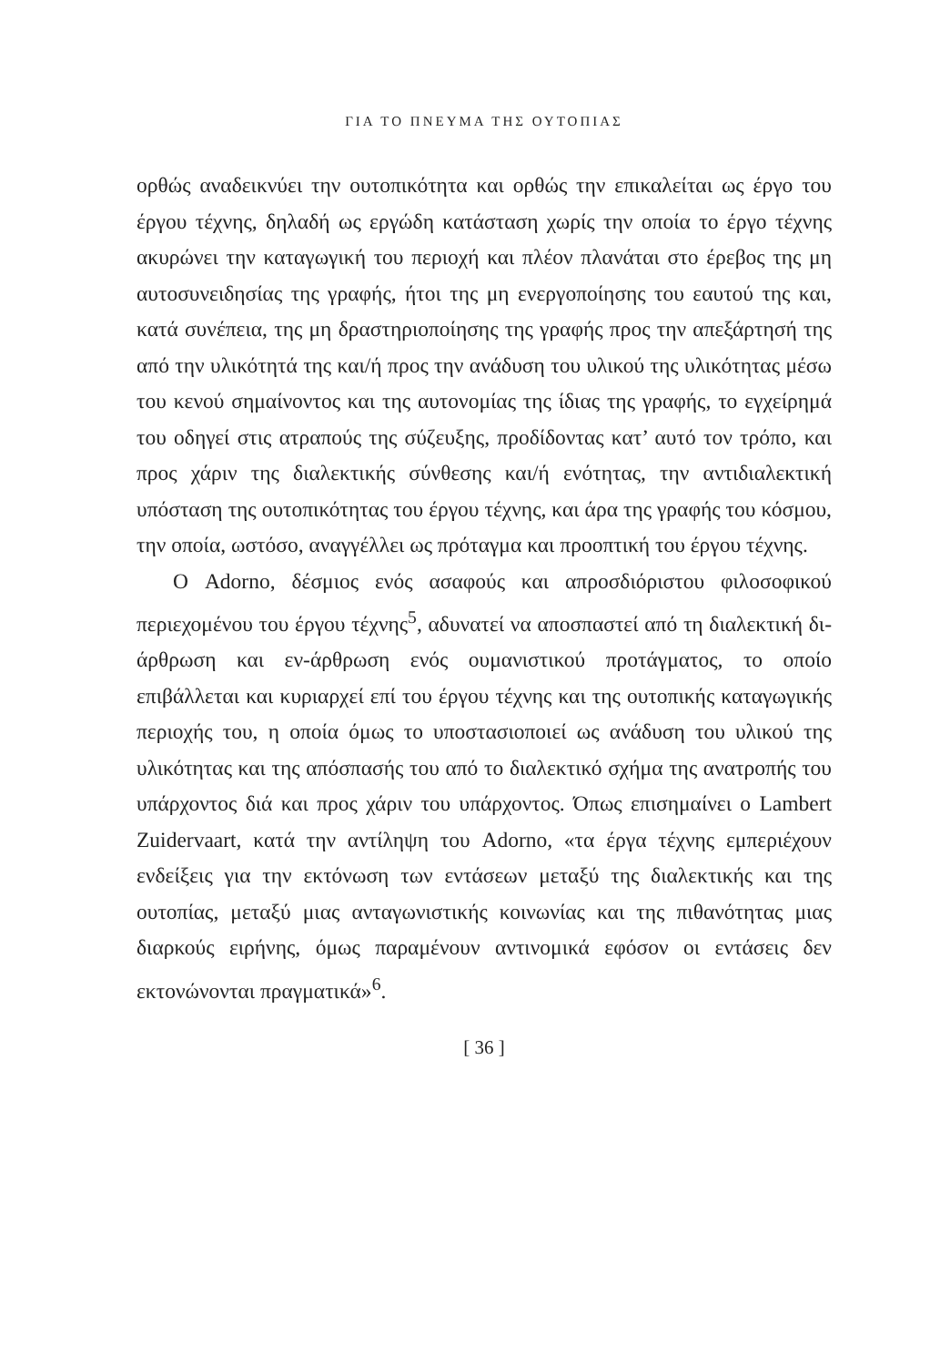ΓΙΑ ΤΟ ΠΝΕΥΜΑ ΤΗΣ ΟΥΤΟΠΙΑΣ
ορθώς αναδεικνύει την ουτοπικότητα και ορθώς την επικαλείται ως έργο του έργου τέχνης, δηλαδή ως εργώδη κατάσταση χωρίς την οποία το έργο τέχνης ακυρώνει την καταγωγική του περιοχή και πλέον πλανάται στο έρεβος της μη αυτοσυνειδησίας της γραφής, ήτοι της μη ενεργοποίησης του εαυτού της και, κατά συνέπεια, της μη δραστηριοποίησης της γραφής προς την απεξάρτησή της από την υλικότητά της και/ή προς την ανάδυση του υλικού της υλικότητας μέσω του κενού σημαίνοντος και της αυτονομίας της ίδιας της γραφής, το εγχείρημά του οδηγεί στις ατραπούς της σύζευξης, προδίδοντας κατ’ αυτό τον τρόπο, και προς χάριν της διαλεκτικής σύνθεσης και/ή ενότητας, την αντιδιαλεκτική υπόσταση της ουτοπικότητας του έργου τέχνης, και άρα της γραφής του κόσμου, την οποία, ωστόσο, αναγγέλλει ως πρόταγμα και προοπτική του έργου τέχνης.
Ο Adorno, δέσμιος ενός ασαφούς και απροσδιόριστου φιλοσοφικού περιεχομένου του έργου τέχνης<sup>5</sup>, αδυνατεί να αποσπαστεί από τη διαλεκτική δι-άρθρωση και εν-άρθρωση ενός ουμανιστικού προτάγματος, το οποίο επιβάλλεται και κυριαρχεί επί του έργου τέχνης και της ουτοπικής καταγωγικής περιοχής του, η οποία όμως το υποστασιοποιεί ως ανάδυση του υλικού της υλικότητας και της απόσπασής του από το διαλεκτικό σχήμα της ανατροπής του υπάρχοντος διά και προς χάριν του υπάρχοντος. Όπως επισημαίνει ο Lambert Zuidervaart, κατά την αντίληψη του Adorno, «τα έργα τέχνης εμπεριέχουν ενδείξεις για την εκτόνωση των εντάσεων μεταξύ της διαλεκτικής και της ουτοπίας, μεταξύ μιας ανταγωνιστικής κοινωνίας και της πιθανότητας μιας διαρκούς ειρήνης, όμως παραμένουν αντινομικά εφόσον οι εντάσεις δεν εκτονώνονται πραγματικά»<sup>6</sup>.
[ 36 ]